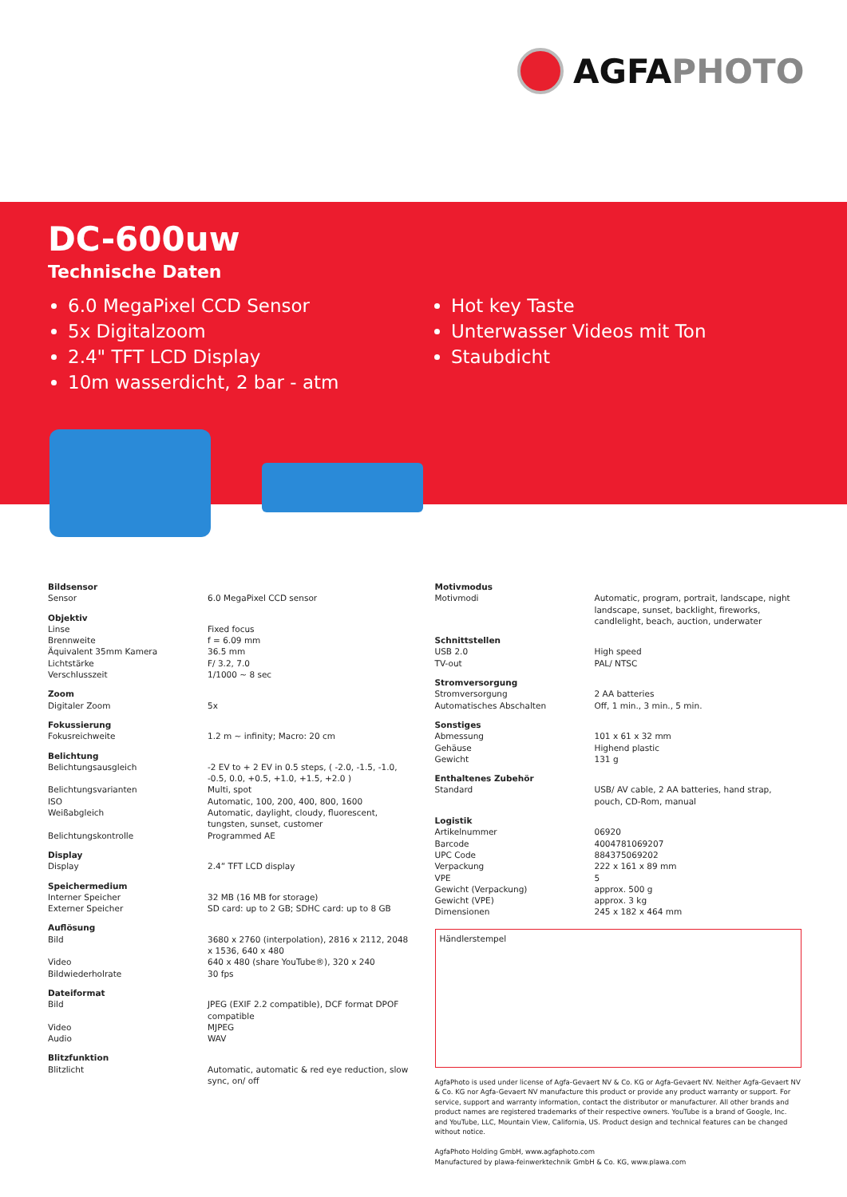AGFAPHOTO
DC-600uw
Technische Daten
6.0 MegaPixel CCD Sensor
5x Digitalzoom
2.4" TFT LCD Display
10m wasserdicht, 2 bar - atm
Hot key Taste
Unterwasser Videos mit Ton
Staubdicht
| Bildsensor | |
| Sensor | 6.0 MegaPixel CCD sensor |
| Objektiv | |
| Linse | Fixed focus |
| Brennweite | f = 6.09 mm |
| Äquivalent 35mm Kamera | 36.5 mm |
| Lichtstärke | F/ 3.2, 7.0 |
| Verschlusszeit | 1/1000 ~ 8 sec |
| Zoom | |
| Digitaler Zoom | 5x |
| Fokussierung | |
| Fokusreichweite | 1.2 m ~ infinity; Macro: 20 cm |
| Belichtung | |
| Belichtungsausgleich | -2 EV to + 2 EV in 0.5 steps, ( -2.0, -1.5, -1.0, -0.5, 0.0, +0.5, +1.0, +1.5, +2.0 ) |
| Belichtungsvarianten | Multi, spot |
| ISO | Automatic, 100, 200, 400, 800, 1600 |
| Weißabgleich | Automatic, daylight, cloudy, fluorescent, tungsten, sunset, customer |
| Belichtungskontrolle | Programmed AE |
| Display | |
| Display | 2.4” TFT LCD display |
| Speichermedium | |
| Interner Speicher | 32 MB (16 MB for storage) |
| Externer Speicher | SD card: up to 2 GB; SDHC card: up to 8 GB |
| Auflösung | |
| Bild | 3680 x 2760 (interpolation), 2816 x 2112, 2048 x 1536, 640 x 480 |
| Video | 640 x 480 (share YouTube®), 320 x 240 |
| Bildwiederholrate | 30 fps |
| Dateiformat | |
| Bild | JPEG (EXIF 2.2 compatible), DCF format DPOF compatible |
| Video | MJPEG |
| Audio | WAV |
| Blitzfunktion | |
| Blitzlicht | Automatic, automatic & red eye reduction, slow sync, on/ off |
| Motivmodus | |
| Motivmodi | Automatic, program, portrait, landscape, night landscape, sunset, backlight, fireworks, candlelight, beach, auction, underwater |
| Schnittstellen | |
| USB 2.0 | High speed |
| TV-out | PAL/ NTSC |
| Stromversorgung | |
| Stromversorgung | 2 AA batteries |
| Automatisches Abschalten | Off, 1 min., 3 min., 5 min. |
| Sonstiges | |
| Abmessung | 101 x 61 x 32 mm |
| Gehäuse | Highend plastic |
| Gewicht | 131 g |
| Enthaltenes Zubehör | |
| Standard | USB/ AV cable, 2 AA batteries, hand strap, pouch, CD-Rom, manual |
| Logistik | |
| Artikelnummer | 06920 |
| Barcode | 4004781069207 |
| UPC Code | 884375069202 |
| Verpackung | 222 x 161 x 89 mm |
| VPE | 5 |
| Gewicht (Verpackung) | approx. 500 g |
| Gewicht (VPE) | approx. 3 kg |
| Dimensionen | 245 x 182 x 464 mm |
Händlerstempel
AgfaPhoto is used under license of Agfa-Gevaert NV & Co. KG or Agfa-Gevaert NV. Neither Agfa-Gevaert NV & Co. KG nor Agfa-Gevaert NV manufacture this product or provide any product warranty or support. For service, support and warranty information, contact the distributor or manufacturer. All other brands and product names are registered trademarks of their respective owners. YouTube is a brand of Google, Inc. and YouTube, LLC, Mountain View, California, US. Product design and technical features can be changed without notice.
AgfaPhoto Holding GmbH, www.agfaphoto.com
Manufactured by plawa-feinwerktechnik GmbH & Co. KG, www.plawa.com